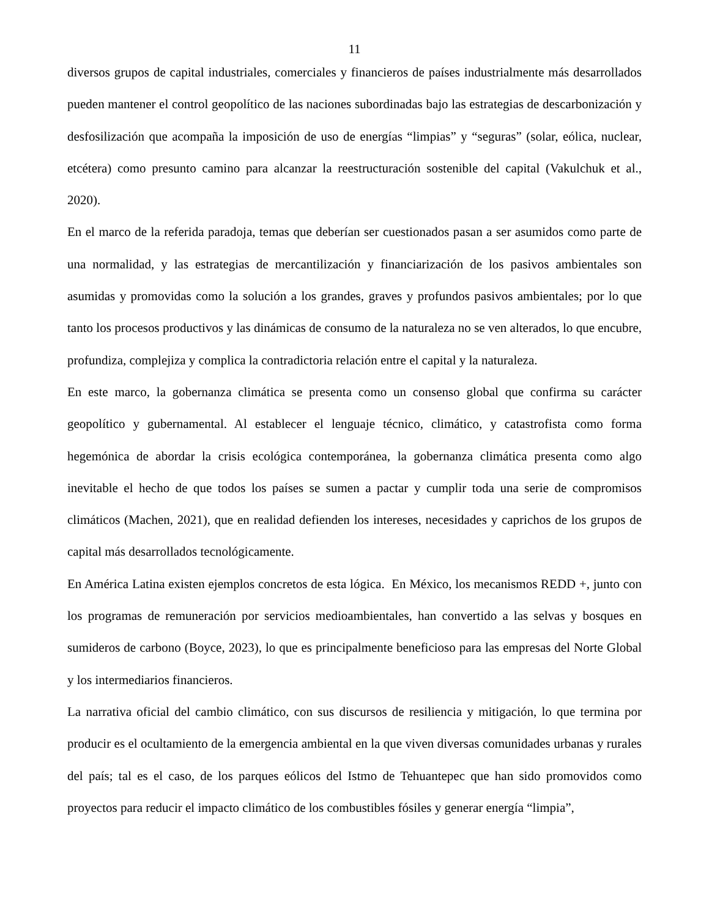11
diversos grupos de capital industriales, comerciales y financieros de países industrialmente más desarrollados pueden mantener el control geopolítico de las naciones subordinadas bajo las estrategias de descarbonización y desfosilización que acompaña la imposición de uso de energías “limpias” y “seguras” (solar, eólica, nuclear, etcétera) como presunto camino para alcanzar la reestructuración sostenible del capital (Vakulchuk et al., 2020).
En el marco de la referida paradoja, temas que deberían ser cuestionados pasan a ser asumidos como parte de una normalidad, y las estrategias de mercantilización y financiarización de los pasivos ambientales son asumidas y promovidas como la solución a los grandes, graves y profundos pasivos ambientales; por lo que tanto los procesos productivos y las dinámicas de consumo de la naturaleza no se ven alterados, lo que encubre, profundiza, complejiza y complica la contradictoria relación entre el capital y la naturaleza.
En este marco, la gobernanza climática se presenta como un consenso global que confirma su carácter geopolítico y gubernamental. Al establecer el lenguaje técnico, climático, y catastrofista como forma hegemónica de abordar la crisis ecológica contemporánea, la gobernanza climática presenta como algo inevitable el hecho de que todos los países se sumen a pactar y cumplir toda una serie de compromisos climáticos (Machen, 2021), que en realidad defienden los intereses, necesidades y caprichos de los grupos de capital más desarrollados tecnológicamente.
En América Latina existen ejemplos concretos de esta lógica. En México, los mecanismos REDD +, junto con los programas de remuneración por servicios medioambientales, han convertido a las selvas y bosques en sumideros de carbono (Boyce, 2023), lo que es principalmente beneficioso para las empresas del Norte Global y los intermediarios financieros.
La narrativa oficial del cambio climático, con sus discursos de resiliencia y mitigación, lo que termina por producir es el ocultamiento de la emergencia ambiental en la que viven diversas comunidades urbanas y rurales del país; tal es el caso, de los parques eólicos del Istmo de Tehuantepec que han sido promovidos como proyectos para reducir el impacto climático de los combustibles fósiles y generar energía “limpia”,